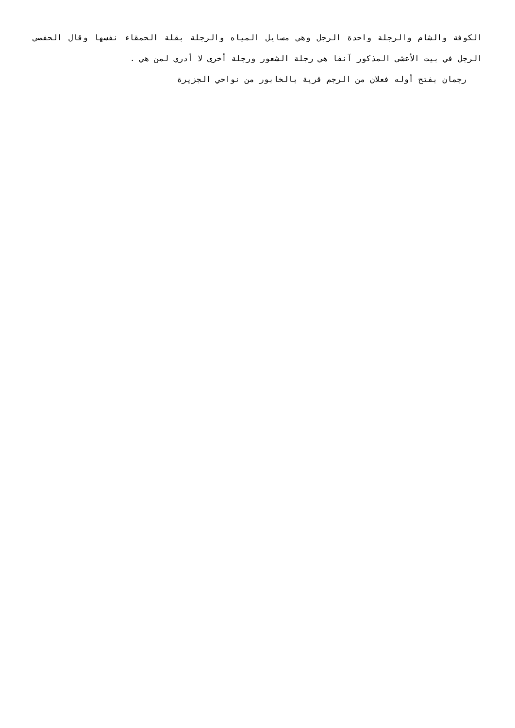الكوفة والشام والرجلة واحدة الرجل وهي مسايل المياه والرجلة بقلة الحمقاء نفسها وقال الحفصي الرجل في بيت الأعشى المذكور آنفا هي رجلة الشعور ورجلة أخرى لا أدري لمن هي .
رجمان بفتح أوله فعلان من الرجم قرية بالخابور من نواحي الجزيرة